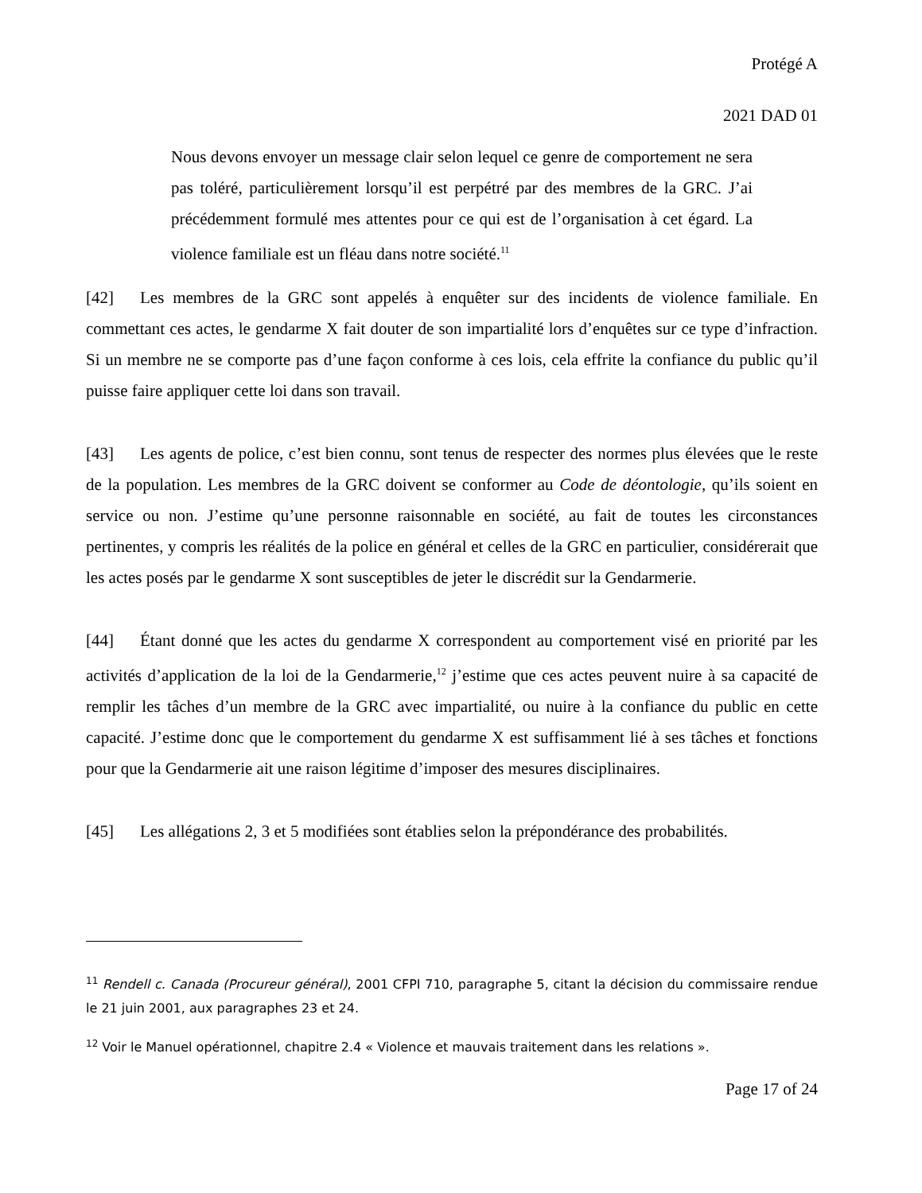Protégé A
2021 DAD 01
Nous devons envoyer un message clair selon lequel ce genre de comportement ne sera pas toléré, particulièrement lorsqu’il est perpétré par des membres de la GRC. J’ai précédemment formulé mes attentes pour ce qui est de l’organisation à cet égard. La violence familiale est un fléau dans notre société.<sup>11</sup>
[42] Les membres de la GRC sont appelés à enquêter sur des incidents de violence familiale. En commettant ces actes, le gendarme X fait douter de son impartialité lors d’enquêtes sur ce type d’infraction. Si un membre ne se comporte pas d’une façon conforme à ces lois, cela effrite la confiance du public qu’il puisse faire appliquer cette loi dans son travail.
[43] Les agents de police, c’est bien connu, sont tenus de respecter des normes plus élevées que le reste de la population. Les membres de la GRC doivent se conformer au Code de déontologie, qu’ils soient en service ou non. J’estime qu’une personne raisonnable en société, au fait de toutes les circonstances pertinentes, y compris les réalités de la police en général et celles de la GRC en particulier, considérerait que les actes posés par le gendarme X sont susceptibles de jeter le discrédit sur la Gendarmerie.
[44] Étant donné que les actes du gendarme X correspondent au comportement visé en priorité par les activités d’application de la loi de la Gendarmerie,<sup>12</sup> j’estime que ces actes peuvent nuire à sa capacité de remplir les tâches d’un membre de la GRC avec impartialité, ou nuire à la confiance du public en cette capacité. J’estime donc que le comportement du gendarme X est suffisamment lié à ses tâches et fonctions pour que la Gendarmerie ait une raison légitime d’imposer des mesures disciplinaires.
[45] Les allégations 2, 3 et 5 modifiées sont établies selon la prépondérance des probabilités.
<sup>11</sup> Rendell c. Canada (Procureur général), 2001 CFPI 710, paragraphe 5, citant la décision du commissaire rendue le 21 juin 2001, aux paragraphes 23 et 24.
<sup>12</sup> Voir le Manuel opérationnel, chapitre 2.4 « Violence et mauvais traitement dans les relations ».
Page 17 of 24